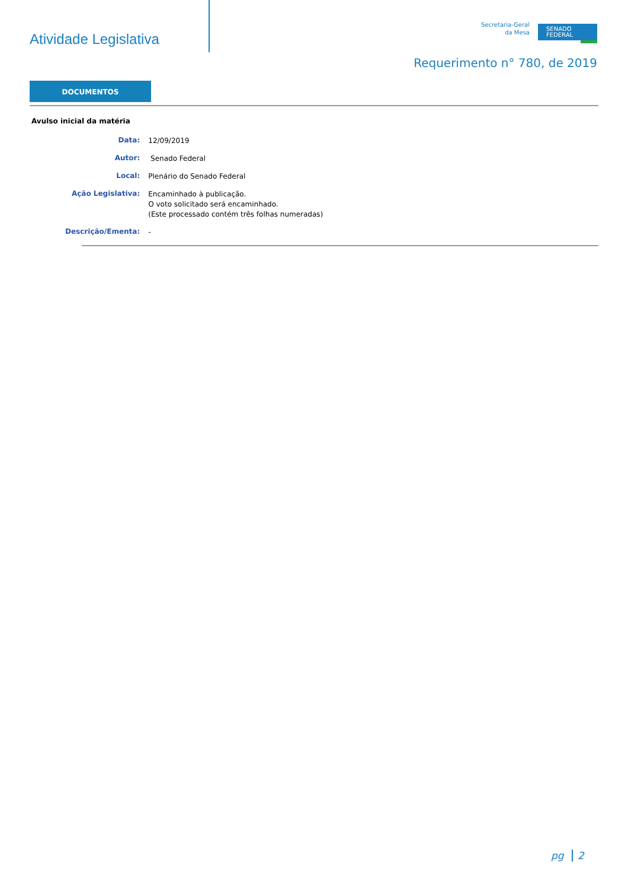Atividade Legislativa
Secretaria-Geral
da Mesa
SENADO
FEDERAL
Requerimento n° 780, de 2019
DOCUMENTOS
Avulso inicial da matéria
| Data: | 12/09/2019 |
| Autor: | Senado Federal |
| Local: | Plenário do Senado Federal |
| Ação Legislativa: | Encaminhado à publicação. O voto solicitado será encaminhado. (Este processado contém três folhas numeradas) |
| Descrição/Ementa: | - |
pg 2